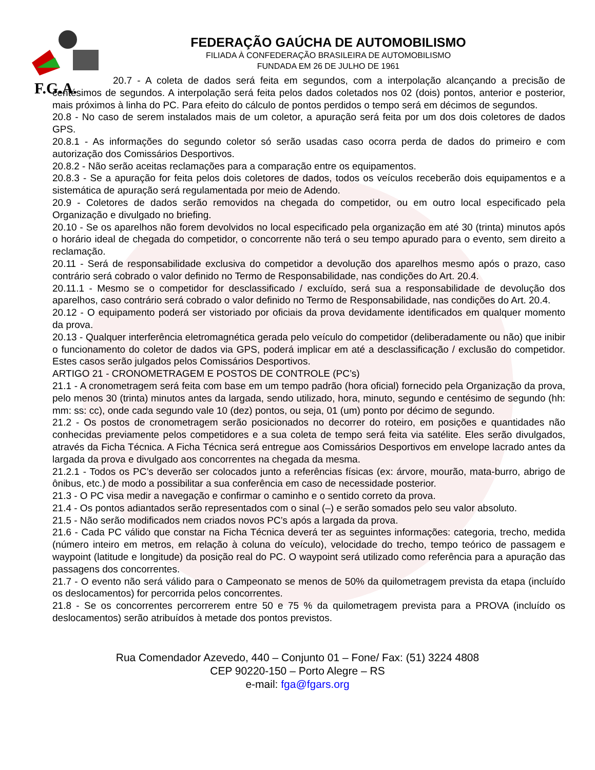F.G.A.
FEDERAÇÃO GAÚCHA DE AUTOMOBILISMO
FILIADA À CONFEDERAÇÃO BRASILEIRA DE AUTOMOBILISMO
FUNDADA EM 26 DE JULHO DE 1961
20.7 - A coleta de dados será feita em segundos, com a interpolação alcançando a precisão de centésimos de segundos. A interpolação será feita pelos dados coletados nos 02 (dois) pontos, anterior e posterior, mais próximos à linha do PC. Para efeito do cálculo de pontos perdidos o tempo será em décimos de segundos.
20.8 - No caso de serem instalados mais de um coletor, a apuração será feita por um dos dois coletores de dados GPS.
20.8.1 - As informações do segundo coletor só serão usadas caso ocorra perda de dados do primeiro e com autorização dos Comissários Desportivos.
20.8.2 - Não serão aceitas reclamações para a comparação entre os equipamentos.
20.8.3 - Se a apuração for feita pelos dois coletores de dados, todos os veículos receberão dois equipamentos e a sistemática de apuração será regulamentada por meio de Adendo.
20.9 - Coletores de dados serão removidos na chegada do competidor, ou em outro local especificado pela Organização e divulgado no briefing.
20.10 - Se os aparelhos não forem devolvidos no local especificado pela organização em até 30 (trinta) minutos após o horário ideal de chegada do competidor, o concorrente não terá o seu tempo apurado para o evento, sem direito a reclamação.
20.11 - Será de responsabilidade exclusiva do competidor a devolução dos aparelhos mesmo após o prazo, caso contrário será cobrado o valor definido no Termo de Responsabilidade, nas condições do Art. 20.4.
20.11.1 - Mesmo se o competidor for desclassificado / excluído, será sua a responsabilidade de devolução dos aparelhos, caso contrário será cobrado o valor definido no Termo de Responsabilidade, nas condições do Art. 20.4.
20.12 - O equipamento poderá ser vistoriado por oficiais da prova devidamente identificados em qualquer momento da prova.
20.13 - Qualquer interferência eletromagnética gerada pelo veículo do competidor (deliberadamente ou não) que inibir o funcionamento do coletor de dados via GPS, poderá implicar em até a desclassificação / exclusão do competidor. Estes casos serão julgados pelos Comissários Desportivos.
ARTIGO 21 - CRONOMETRAGEM E POSTOS DE CONTROLE (PC’s)
21.1 - A cronometragem será feita com base em um tempo padrão (hora oficial) fornecido pela Organização da prova, pelo menos 30 (trinta) minutos antes da largada, sendo utilizado, hora, minuto, segundo e centésimo de segundo (hh: mm: ss: cc), onde cada segundo vale 10 (dez) pontos, ou seja, 01 (um) ponto por décimo de segundo.
21.2 - Os postos de cronometragem serão posicionados no decorrer do roteiro, em posições e quantidades não conhecidas previamente pelos competidores e a sua coleta de tempo será feita via satélite. Eles serão divulgados, através da Ficha Técnica. A Ficha Técnica será entregue aos Comissários Desportivos em envelope lacrado antes da largada da prova e divulgado aos concorrentes na chegada da mesma.
21.2.1 - Todos os PC’s deverão ser colocados junto a referências físicas (ex: árvore, mourão, mata-burro, abrigo de ônibus, etc.) de modo a possibilitar a sua conferência em caso de necessidade posterior.
21.3 - O PC visa medir a navegação e confirmar o caminho e o sentido correto da prova.
21.4 - Os pontos adiantados serão representados com o sinal (–) e serão somados pelo seu valor absoluto.
21.5 - Não serão modificados nem criados novos PC’s após a largada da prova.
21.6 - Cada PC válido que constar na Ficha Técnica deverá ter as seguintes informações: categoria, trecho, medida (número inteiro em metros, em relação à coluna do veículo), velocidade do trecho, tempo teórico de passagem e waypoint (latitude e longitude) da posição real do PC. O waypoint será utilizado como referência para a apuração das passagens dos concorrentes.
21.7 - O evento não será válido para o Campeonato se menos de 50% da quilometragem prevista da etapa (incluído os deslocamentos) for percorrida pelos concorrentes.
21.8 - Se os concorrentes percorrerem entre 50 e 75 % da quilometragem prevista para a PROVA (incluído os deslocamentos) serão atribuídos à metade dos pontos previstos.
Rua Comendador Azevedo, 440 – Conjunto 01 – Fone/ Fax: (51) 3224 4808
CEP 90220-150 – Porto Alegre – RS
e-mail: fga@fgars.org